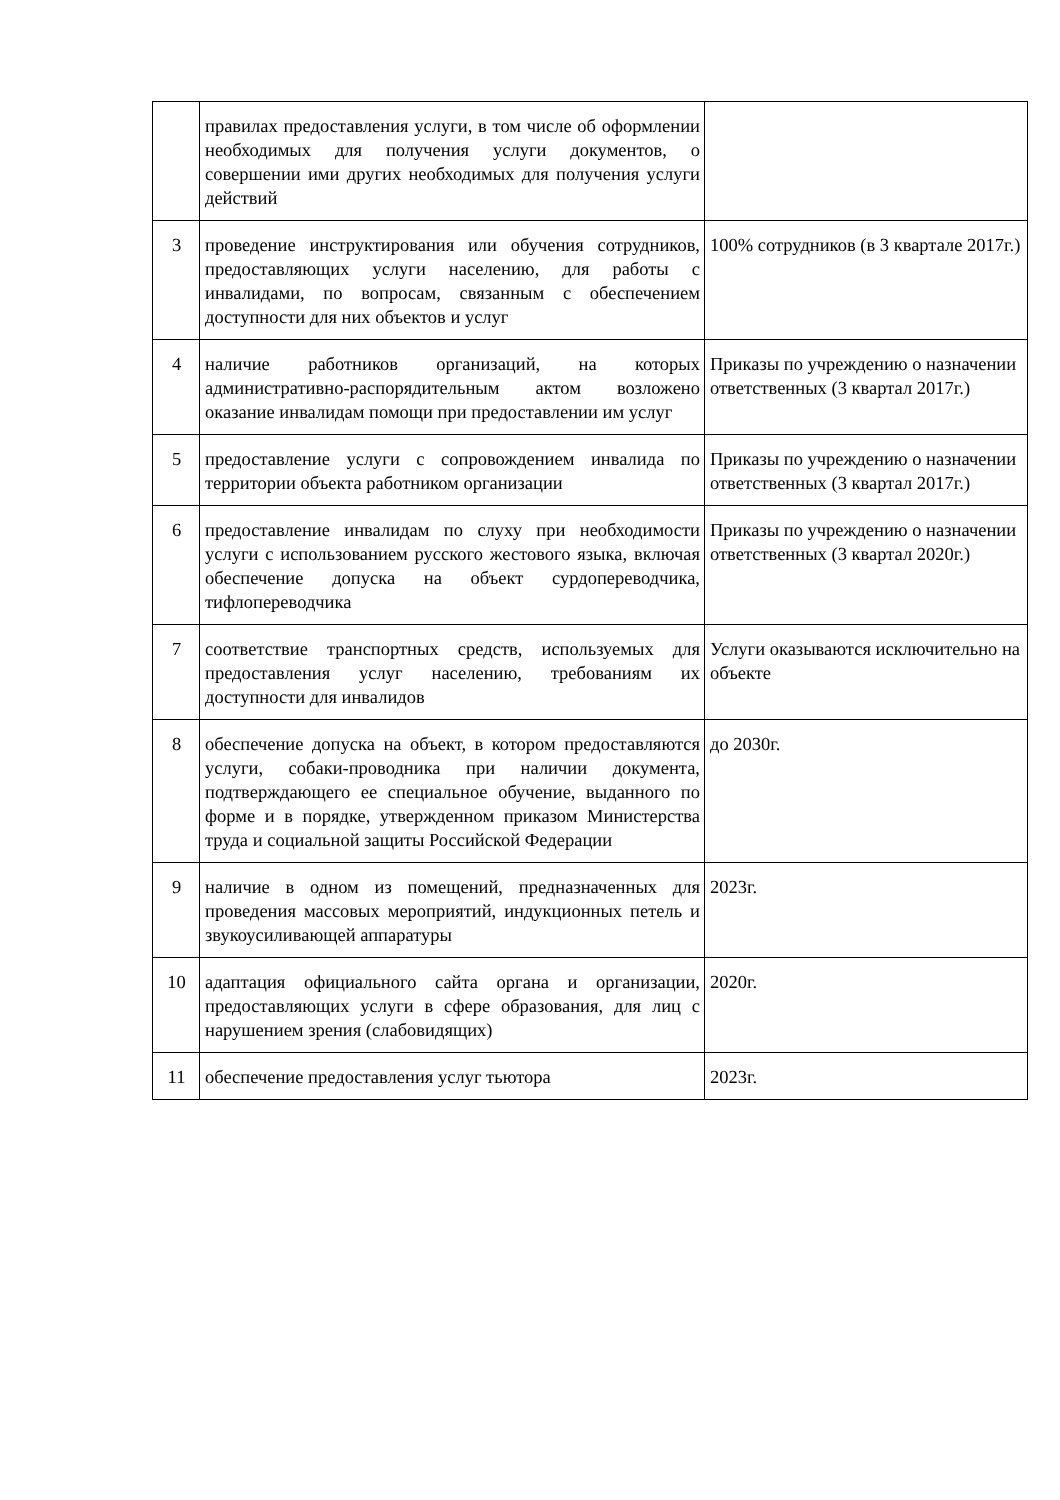| | правилах предоставления услуги, в том числе об оформлении необходимых для получения услуги документов, о совершении ими других необходимых для получения услуги действий | |
| 3 | проведение инструктирования или обучения сотрудников, предоставляющих услуги населению, для работы с инвалидами, по вопросам, связанным с обеспечением доступности для них объектов и услуг | 100% сотрудников (в 3 квартале 2017г.) |
| 4 | наличие работников организаций, на которых административно-распорядительным актом возложено оказание инвалидам помощи при предоставлении им услуг | Приказы по учреждению о назначении ответственных (3 квартал 2017г.) |
| 5 | предоставление услуги с сопровождением инвалида по территории объекта работником организации | Приказы по учреждению о назначении ответственных (3 квартал 2017г.) |
| 6 | предоставление инвалидам по слуху при необходимости услуги с использованием русского жестового языка, включая обеспечение допуска на объект сурдопереводчика, тифлопереводчика | Приказы по учреждению о назначении ответственных (3 квартал 2020г.) |
| 7 | соответствие транспортных средств, используемых для предоставления услуг населению, требованиям их доступности для инвалидов | Услуги оказываются исключительно на объекте |
| 8 | обеспечение допуска на объект, в котором предоставляются услуги, собаки-проводника при наличии документа, подтверждающего ее специальное обучение, выданного по форме и в порядке, утвержденном приказом Министерства труда и социальной защиты Российской Федерации | до 2030г. |
| 9 | наличие в одном из помещений, предназначенных для проведения массовых мероприятий, индукционных петель и звукоусиливающей аппаратуры | 2023г. |
| 10 | адаптация официального сайта органа и организации, предоставляющих услуги в сфере образования, для лиц с нарушением зрения (слабовидящих) | 2020г. |
| 11 | обеспечение предоставления услуг тьютора | 2023г. |